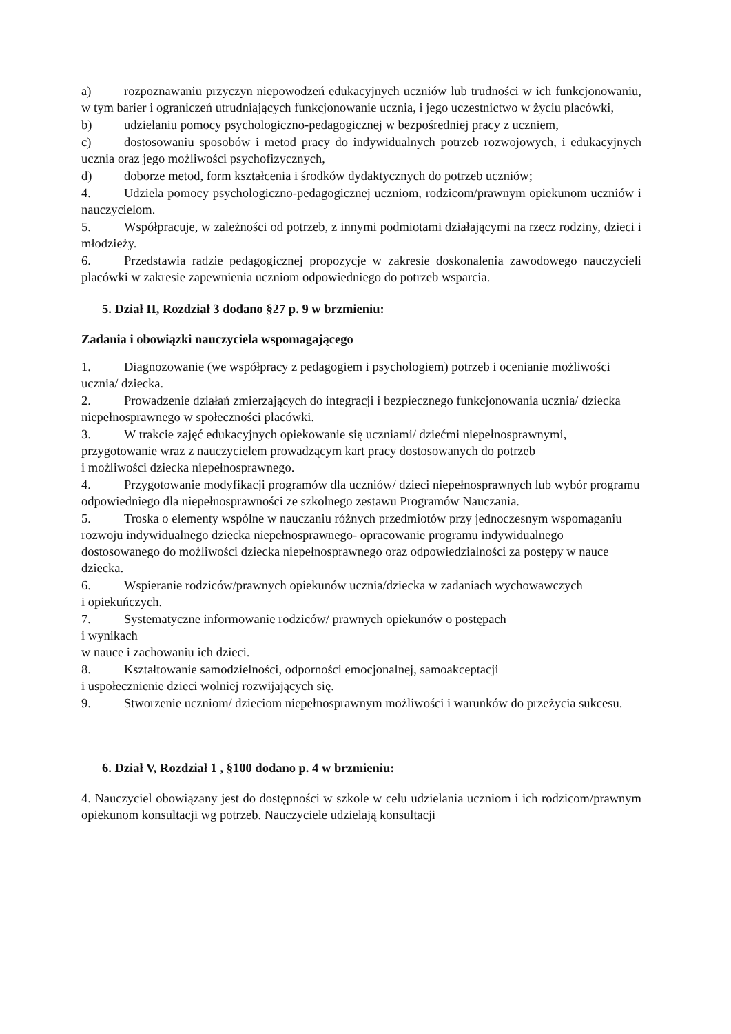a) rozpoznawaniu przyczyn niepowodzeń edukacyjnych uczniów lub trudności w ich funkcjonowaniu, w tym barier i ograniczeń utrudniających funkcjonowanie ucznia, i jego uczestnictwo w życiu placówki,
b) udzielaniu pomocy psychologiczno-pedagogicznej w bezpośredniej pracy z uczniem,
c) dostosowaniu sposobów i metod pracy do indywidualnych potrzeb rozwojowych, i edukacyjnych ucznia oraz jego możliwości psychofizycznych,
d) doborze metod, form kształcenia i środków dydaktycznych do potrzeb uczniów;
4. Udziela pomocy psychologiczno-pedagogicznej uczniom, rodzicom/prawnym opiekunom uczniów i nauczycielom.
5. Współpracuje, w zależności od potrzeb, z innymi podmiotami działającymi na rzecz rodziny, dzieci i młodzieży.
6. Przedstawia radzie pedagogicznej propozycje w zakresie doskonalenia zawodowego nauczycieli placówki w zakresie zapewnienia uczniom odpowiedniego do potrzeb wsparcia.
5. Dział II, Rozdział 3 dodano §27 p. 9 w brzmieniu:
Zadania i obowiązki nauczyciela wspomagającego
1. Diagnozowanie (we współpracy z pedagogiem i psychologiem) potrzeb i ocenianie możliwości ucznia/ dziecka.
2. Prowadzenie działań zmierzających do integracji i bezpiecznego funkcjonowania ucznia/ dziecka niepełnosprawnego w społeczności placówki.
3. W trakcie zajęć edukacyjnych opiekowanie się uczniami/ dziećmi niepełnosprawnymi, przygotowanie wraz z nauczycielem prowadzącym kart pracy dostosowanych do potrzeb
i możliwości dziecka niepełnosprawnego.
4. Przygotowanie modyfikacji programów dla uczniów/ dzieci niepełnosprawnych lub wybór programu odpowiedniego dla niepełnosprawności ze szkolnego zestawu Programów Nauczania.
5. Troska o elementy wspólne w nauczaniu różnych przedmiotów przy jednoczesnym wspomaganiu rozwoju indywidualnego dziecka niepełnosprawnego- opracowanie programu indywidualnego dostosowanego do możliwości dziecka niepełnosprawnego oraz odpowiedzialności za postępy w nauce dziecka.
6. Wspieranie rodziców/prawnych opiekunów ucznia/dziecka w zadaniach wychowawczych
i opiekuńczych.
7. Systematyczne informowanie rodziców/ prawnych opiekunów o postępach
i wynikach
w nauce i zachowaniu ich dzieci.
8. Kształtowanie samodzielności, odporności emocjonalnej, samoakceptacji
i uspołecznienie dzieci wolniej rozwijających się.
9. Stworzenie uczniom/ dzieciom niepełnosprawnym możliwości i warunków do przeżycia sukcesu.
6. Dział V, Rozdział 1 , §100 dodano p. 4 w brzmieniu:
4. Nauczyciel obowiązany jest do dostępności w szkole w celu udzielania uczniom i ich rodzicom/prawnym opiekunom konsultacji wg potrzeb. Nauczyciele udzielają konsultacji